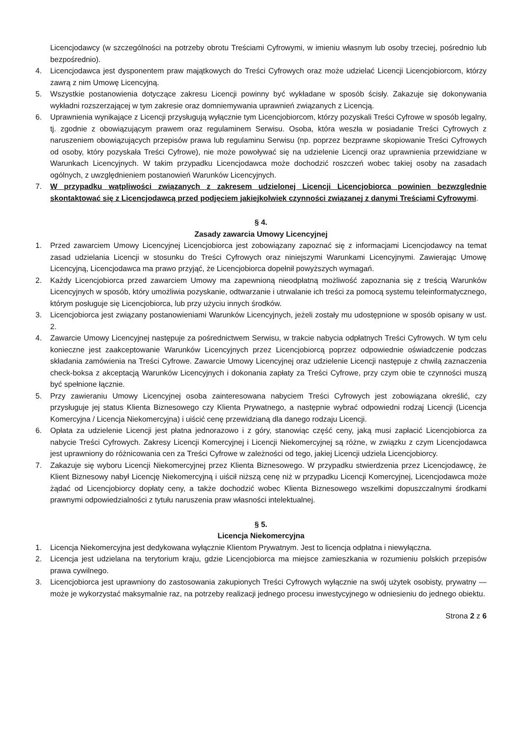Licencjodawcy (w szczególności na potrzeby obrotu Treściami Cyfrowymi, w imieniu własnym lub osoby trzeciej, pośrednio lub bezpośrednio).
4. Licencjodawca jest dysponentem praw majątkowych do Treści Cyfrowych oraz może udzielać Licencji Licencjobiorcom, którzy zawrą z nim Umowę Licencyjną.
5. Wszystkie postanowienia dotyczące zakresu Licencji powinny być wykładane w sposób ścisły. Zakazuje się dokonywania wykładni rozszerzającej w tym zakresie oraz domniemywania uprawnień związanych z Licencją.
6. Uprawnienia wynikające z Licencji przysługują wyłącznie tym Licencjobiorcom, którzy pozyskali Treści Cyfrowe w sposób legalny, tj. zgodnie z obowiązującym prawem oraz regulaminem Serwisu. Osoba, która weszła w posiadanie Treści Cyfrowych z naruszeniem obowiązujących przepisów prawa lub regulaminu Serwisu (np. poprzez bezprawne skopiowanie Treści Cyfrowych od osoby, który pozyskała Treści Cyfrowe), nie może powoływać się na udzielenie Licencji oraz uprawnienia przewidziane w Warunkach Licencyjnych. W takim przypadku Licencjodawca może dochodzić roszczeń wobec takiej osoby na zasadach ogólnych, z uwzględnieniem postanowień Warunków Licencyjnych.
7. W przypadku wątpliwości związanych z zakresem udzielonej Licencji Licencjobiorca powinien bezwzględnie skontaktować się z Licencjodawcą przed podjęciem jakiejkolwiek czynności związanej z danymi Treściami Cyfrowymi.
§ 4.
Zasady zawarcia Umowy Licencyjnej
1. Przed zawarciem Umowy Licencyjnej Licencjobiorca jest zobowiązany zapoznać się z informacjami Licencjodawcy na temat zasad udzielania Licencji w stosunku do Treści Cyfrowych oraz niniejszymi Warunkami Licencyjnymi. Zawierając Umowę Licencyjną, Licencjodawca ma prawo przyjąć, że Licencjobiorca dopełnił powyższych wymagań.
2. Każdy Licencjobiorca przed zawarciem Umowy ma zapewnioną nieodpłatną możliwość zapoznania się z treścią Warunków Licencyjnych w sposób, który umożliwia pozyskanie, odtwarzanie i utrwalanie ich treści za pomocą systemu teleinformatycznego, którym posługuje się Licencjobiorca, lub przy użyciu innych środków.
3. Licencjobiorca jest związany postanowieniami Warunków Licencyjnych, jeżeli zostały mu udostępnione w sposób opisany w ust. 2.
4. Zawarcie Umowy Licencyjnej następuje za pośrednictwem Serwisu, w trakcie nabycia odpłatnych Treści Cyfrowych. W tym celu konieczne jest zaakceptowanie Warunków Licencyjnych przez Licencjobiorcą poprzez odpowiednie oświadczenie podczas składania zamówienia na Treści Cyfrowe. Zawarcie Umowy Licencyjnej oraz udzielenie Licencji następuje z chwilą zaznaczenia check-boksa z akceptacją Warunków Licencyjnych i dokonania zapłaty za Treści Cyfrowe, przy czym obie te czynności muszą być spełnione łącznie.
5. Przy zawieraniu Umowy Licencyjnej osoba zainteresowana nabyciem Treści Cyfrowych jest zobowiązana określić, czy przysługuje jej status Klienta Biznesowego czy Klienta Prywatnego, a następnie wybrać odpowiedni rodzaj Licencji (Licencja Komercyjna / Licencja Niekomercyjna) i uiścić cenę przewidzianą dla danego rodzaju Licencji.
6. Opłata za udzielenie Licencji jest płatna jednorazowo i z góry, stanowiąc część ceny, jaką musi zapłacić Licencjobiorca za nabycie Treści Cyfrowych. Zakresy Licencji Komercyjnej i Licencji Niekomercyjnej są różne, w związku z czym Licencjodawca jest uprawniony do różnicowania cen za Treści Cyfrowe w zależności od tego, jakiej Licencji udziela Licencjobiorcy.
7. Zakazuje się wyboru Licencji Niekomercyjnej przez Klienta Biznesowego. W przypadku stwierdzenia przez Licencjodawcę, że Klient Biznesowy nabył Licencję Niekomercyjną i uiścił niższą cenę niż w przypadku Licencji Komercyjnej, Licencjodawca może żądać od Licencjobiorcy dopłaty ceny, a także dochodzić wobec Klienta Biznesowego wszelkimi dopuszczalnymi środkami prawnymi odpowiedzialności z tytułu naruszenia praw własności intelektualnej.
§ 5.
Licencja Niekomercyjna
1. Licencja Niekomercyjna jest dedykowana wyłącznie Klientom Prywatnym. Jest to licencja odpłatna i niewyłączna.
2. Licencja jest udzielana na terytorium kraju, gdzie Licencjobiorca ma miejsce zamieszkania w rozumieniu polskich przepisów prawa cywilnego.
3. Licencjobiorca jest uprawniony do zastosowania zakupionych Treści Cyfrowych wyłącznie na swój użytek osobisty, prywatny — może je wykorzystać maksymalnie raz, na potrzeby realizacji jednego procesu inwestycyjnego w odniesieniu do jednego obiektu.
Strona 2 z 6